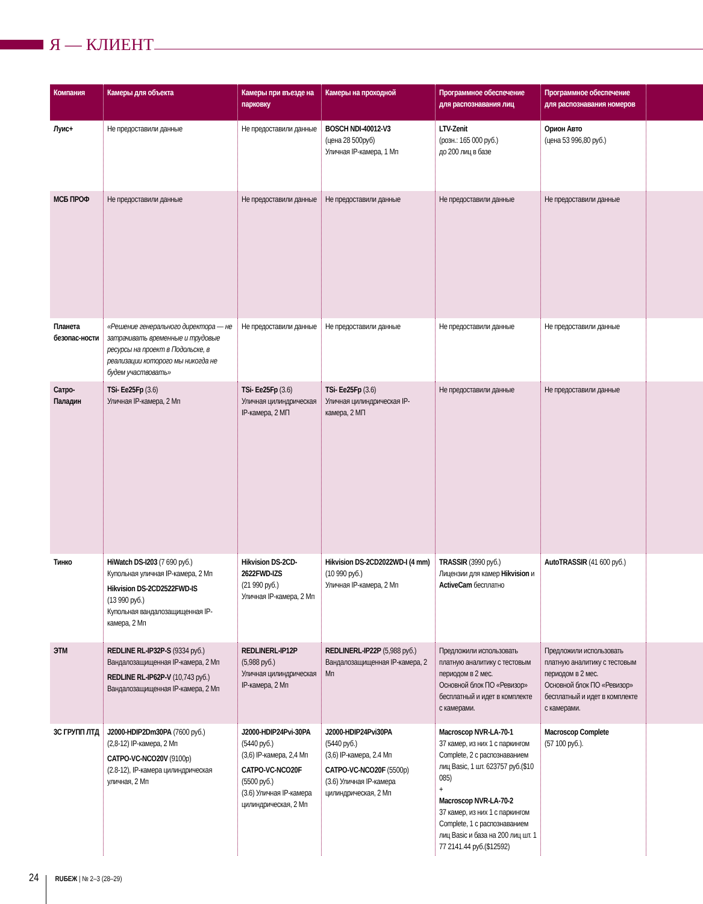Я — КЛИЕНТ
| Компания | Камеры для объекта | Камеры при въезде на парковку | Камеры на проходной | Программное обеспечение для распознавания лиц | Программное обеспечение для распознавания номеров | |
| --- | --- | --- | --- | --- | --- | --- |
| Луис+ | Не предоставили данные | Не предоставили данные | BOSCH NDI-40012-V3 (цена 28 500руб) Уличная IP-камера, 1 Мп | LTV-Zenit (розн.: 165 000 руб.) до 200 лиц в базе | Орион Авто (цена 53 996,80 руб.) | |
| МСБ ПРОФ | Не предоставили данные | Не предоставили данные | Не предоставили данные | Не предоставили данные | Не предоставили данные | |
| Планета безопас-ности | «Решение генерального директора — не затрачивать временные и трудовые ресурсы на проект в Подольске, в реализации которого мы никогда не будем участвовать» | Не предоставили данные | Не предоставили данные | Не предоставили данные | Не предоставили данные | |
| Сатро-Паладин | TSi- Ee25Fp (3.6) Уличная IP-камера, 2 Мп | TSi- Ee25Fp (3.6) Уличная цилиндрическая IP-камера, 2 МП | TSi- Ee25Fp (3.6) Уличная цилиндрическая IP-камера, 2 МП | Не предоставили данные | Не предоставили данные | |
| Тинко | HiWatch DS-I203 (7 690 руб.) Купольная уличная IP-камера, 2 Мп Hikvision DS-2CD2522FWD-IS (13 990 руб.) Купольная вандалозащищенная IP-камера, 2 Мп | Hikvision DS-2CD-2622FWD-IZS (21 990 руб.) Уличная IP-камера, 2 Мп | Hikvision DS-2CD2022WD-I (4 mm) (10 990 руб.) Уличная IP-камера, 2 Мп | TRASSIR (3990 руб.) Лицензии для камер Hikvision и ActiveCam бесплатно | AutoTRASSIR (41 600 руб.) | |
| ЭТМ | REDLINE RL-IP32P-S (9334 руб.) Вандалозащищенная IP-камера, 2 Мп REDLINE RL-IP62P-V (10,743 руб.) Вандалозащищенная IP-камера, 2 Мп | REDLINERL-IP12P (5,988 руб.) Уличная цилиндрическая IP-камера, 2 Мп | REDLINERL-IP22P (5,988 руб.) Вандалозащищенная IP-камера, 2 Мп | Предложили использовать платную аналитику с тестовым периодом в 2 мес. Основной блок ПО «Ревизор» бесплатный и идет в комплекте с камерами. | Предложили использовать платную аналитику с тестовым периодом в 2 мес. Основной блок ПО «Ревизор» бесплатный и идет в комплекте с камерами. | |
| 3С ГРУПП ЛТД | J2000-HDIP2Dm30PA (7600 руб.) (2,8-12) IP-камера, 2 Мп CATPO-VC-NCO20V (9100р) (2.8-12), IP-камера цилиндрическая уличная, 2 Мп | J2000-HDIP24Pvi-30PA (5440 руб.) (3,6) IP-камера, 2,4 Мп CATPO-VC-NCO20F (5500 руб.) (3.6) Уличная IP-камера цилиндрическая, 2 Мп | J2000-HDIP24Pvi30PA (5440 руб.) (3,6) IP-камера, 2.4 Мп CATPO-VC-NCO20F (5500р) (3.6) Уличная IP-камера цилиндрическая, 2 Мп | Macroscop NVR-LA-70-1 37 камер, из них 1 с паркингом Complete, 2 с распознаванием лиц Basic, 1 шт. 623757 руб.($10 085) + Macroscop NVR-LA-70-2 37 камер, из них 1 с паркингом Complete, 1 с распознаванием лиц Basic и база на 200 лиц шт. 1 77 2141.44 руб.($12592) | Macroscop Complete (57 100 руб.). | |
24 RUБЕЖ | № 2–3 (28–29)